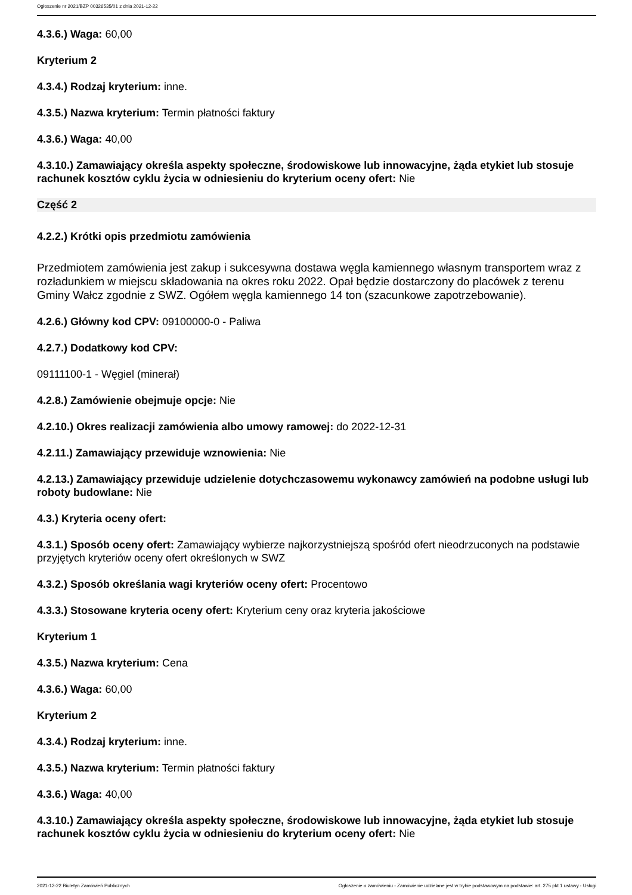Ogłoszenie nr 2021/BZP 00326535/01 z dnia 2021-12-22
4.3.6.) Waga: 60,00
Kryterium 2
4.3.4.) Rodzaj kryterium: inne.
4.3.5.) Nazwa kryterium: Termin płatności faktury
4.3.6.) Waga: 40,00
4.3.10.) Zamawiający określa aspekty społeczne, środowiskowe lub innowacyjne, żąda etykiet lub stosuje rachunek kosztów cyklu życia w odniesieniu do kryterium oceny ofert: Nie
Część 2
4.2.2.) Krótki opis przedmiotu zamówienia
Przedmiotem zamówienia jest zakup i sukcesywna dostawa węgla kamiennego własnym transportem wraz z rozładunkiem w miejscu składowania na okres roku 2022. Opał będzie dostarczony do placówek z terenu Gminy Wałcz zgodnie z SWZ. Ogółem węgla kamiennego 14 ton (szacunkowe zapotrzebowanie).
4.2.6.) Główny kod CPV: 09100000-0 - Paliwa
4.2.7.) Dodatkowy kod CPV:
09111100-1 - Węgiel (minerał)
4.2.8.) Zamówienie obejmuje opcje: Nie
4.2.10.) Okres realizacji zamówienia albo umowy ramowej: do 2022-12-31
4.2.11.) Zamawiający przewiduje wznowienia: Nie
4.2.13.) Zamawiający przewiduje udzielenie dotychczasowemu wykonawcy zamówień na podobne usługi lub roboty budowlane: Nie
4.3.) Kryteria oceny ofert:
4.3.1.) Sposób oceny ofert: Zamawiający wybierze najkorzystniejszą spośród ofert nieodrzuconych na podstawie przyjętych kryteriów oceny ofert określonych w SWZ
4.3.2.) Sposób określania wagi kryteriów oceny ofert: Procentowo
4.3.3.) Stosowane kryteria oceny ofert: Kryterium ceny oraz kryteria jakościowe
Kryterium 1
4.3.5.) Nazwa kryterium: Cena
4.3.6.) Waga: 60,00
Kryterium 2
4.3.4.) Rodzaj kryterium: inne.
4.3.5.) Nazwa kryterium: Termin płatności faktury
4.3.6.) Waga: 40,00
4.3.10.) Zamawiający określa aspekty społeczne, środowiskowe lub innowacyjne, żąda etykiet lub stosuje rachunek kosztów cyklu życia w odniesieniu do kryterium oceny ofert: Nie
2021-12-22 Biuletyn Zamówień Publicznych Ogłoszenie o zamówieniu - Zamówienie udzielane jest w trybie podstawowym na podstawie: art. 275 pkt 1 ustawy - Usługi